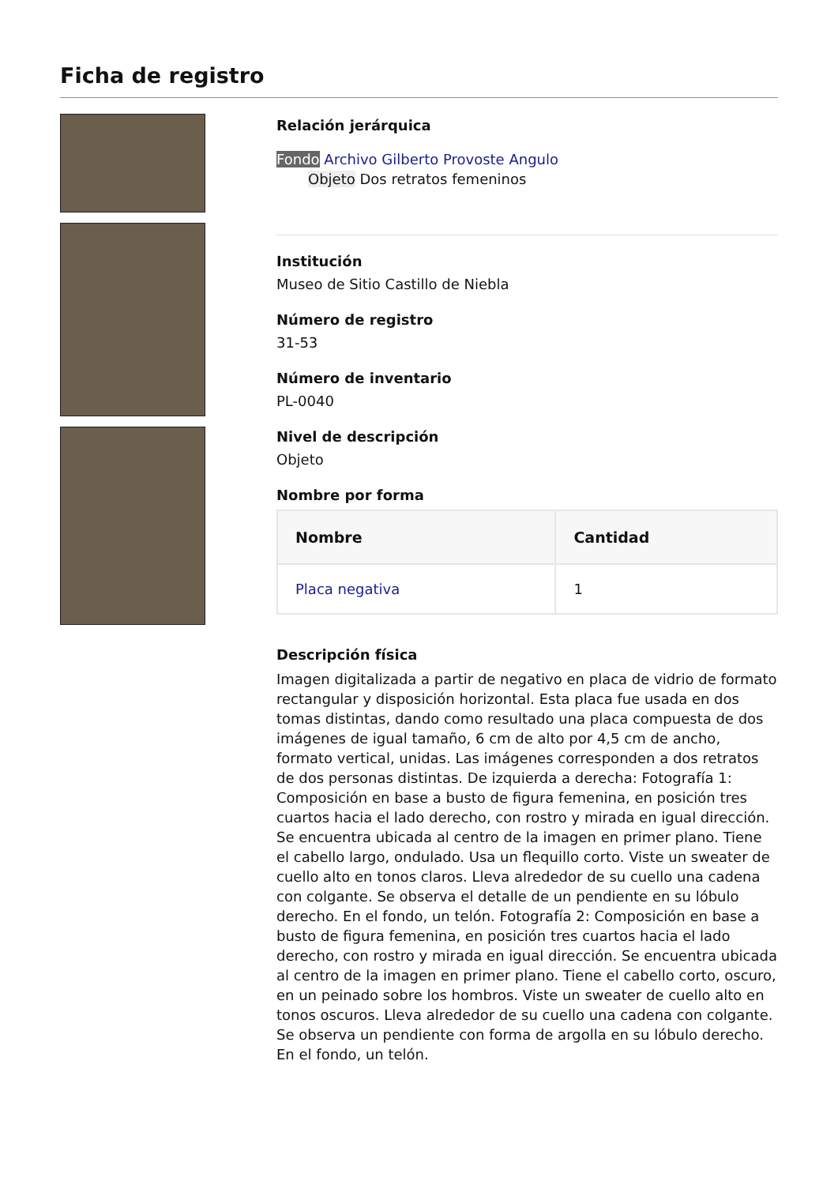Ficha de registro
Relación jerárquica
Fondo Archivo Gilberto Provoste Angulo
Objeto Dos retratos femeninos
Institución
Museo de Sitio Castillo de Niebla
Número de registro
31-53
Número de inventario
PL-0040
Nivel de descripción
Objeto
Nombre por forma
| Nombre | Cantidad |
| --- | --- |
| Placa negativa | 1 |
Descripción física
Imagen digitalizada a partir de negativo en placa de vidrio de formato rectangular y disposición horizontal. Esta placa fue usada en dos tomas distintas, dando como resultado una placa compuesta de dos imágenes de igual tamaño, 6 cm de alto por 4,5 cm de ancho, formato vertical, unidas. Las imágenes corresponden a dos retratos de dos personas distintas. De izquierda a derecha: Fotografía 1: Composición en base a busto de figura femenina, en posición tres cuartos hacia el lado derecho, con rostro y mirada en igual dirección. Se encuentra ubicada al centro de la imagen en primer plano. Tiene el cabello largo, ondulado. Usa un flequillo corto. Viste un sweater de cuello alto en tonos claros. Lleva alrededor de su cuello una cadena con colgante. Se observa el detalle de un pendiente en su lóbulo derecho. En el fondo, un telón. Fotografía 2: Composición en base a busto de figura femenina, en posición tres cuartos hacia el lado derecho, con rostro y mirada en igual dirección. Se encuentra ubicada al centro de la imagen en primer plano. Tiene el cabello corto, oscuro, en un peinado sobre los hombros. Viste un sweater de cuello alto en tonos oscuros. Lleva alrededor de su cuello una cadena con colgante. Se observa un pendiente con forma de argolla en su lóbulo derecho. En el fondo, un telón.